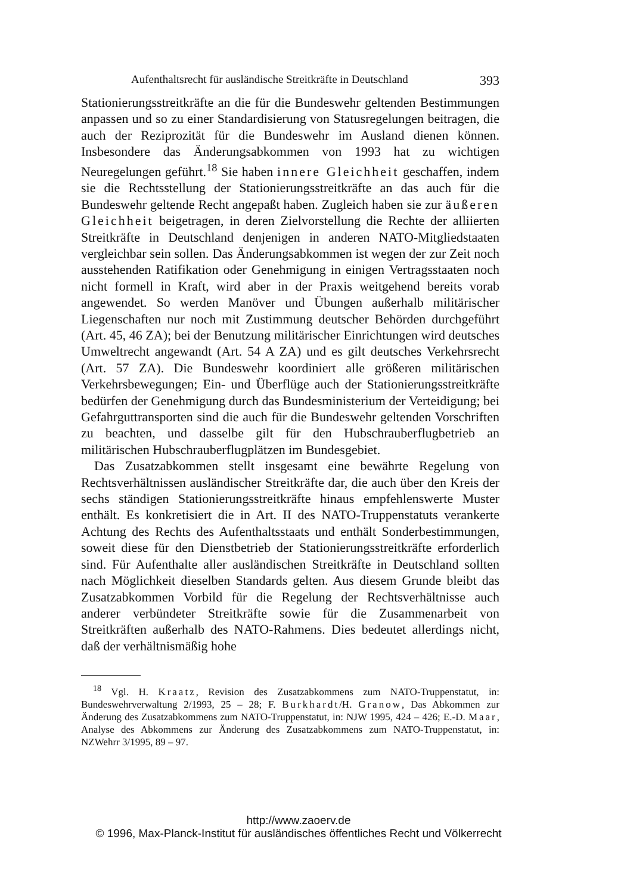Aufenthaltsrecht für ausländische Streitkräfte in Deutschland 393
Stationierungsstreitkräfte an die für die Bundeswehr geltenden Bestimmungen anpassen und so zu einer Standardisierung von Statusregelungen beitragen, die auch der Reziprozität für die Bundeswehr im Ausland dienen können. Insbesondere das Änderungsabkommen von 1993 hat zu wichtigen Neuregelungen geführt.<sup>18</sup> Sie haben innere Gleichheit geschaffen, indem sie die Rechtsstellung der Stationierungsstreitkräfte an das auch für die Bundeswehr geltende Recht angepaßt haben. Zugleich haben sie zur äußeren Gleichheit beigetragen, in deren Zielvorstellung die Rechte der alliierten Streitkräfte in Deutschland denjenigen in anderen NATO-Mitgliedstaaten vergleichbar sein sollen. Das Änderungsabkommen ist wegen der zur Zeit noch ausstehenden Ratifikation oder Genehmigung in einigen Vertragsstaaten noch nicht formell in Kraft, wird aber in der Praxis weitgehend bereits vorab angewendet. So werden Manöver und Übungen außerhalb militärischer Liegenschaften nur noch mit Zustimmung deutscher Behörden durchgeführt (Art. 45, 46 ZA); bei der Benutzung militärischer Einrichtungen wird deutsches Umweltrecht angewandt (Art. 54 A ZA) und es gilt deutsches Verkehrsrecht (Art. 57 ZA). Die Bundeswehr koordiniert alle größeren militärischen Verkehrsbewegungen; Ein- und Überflüge auch der Stationierungsstreitkräfte bedürfen der Genehmigung durch das Bundesministerium der Verteidigung; bei Gefahrguttransporten sind die auch für die Bundeswehr geltenden Vorschriften zu beachten, und dasselbe gilt für den Hubschrauberflugbetrieb an militärischen Hubschrauberflugplätzen im Bundesgebiet.
Das Zusatzabkommen stellt insgesamt eine bewährte Regelung von Rechtsverhältnissen ausländischer Streitkräfte dar, die auch über den Kreis der sechs ständigen Stationierungsstreitkräfte hinaus empfehlenswerte Muster enthält. Es konkretisiert die in Art. II des NATO-Truppenstatuts verankerte Achtung des Rechts des Aufenthaltsstaats und enthält Sonderbestimmungen, soweit diese für den Dienstbetrieb der Stationierungsstreitkräfte erforderlich sind. Für Aufenthalte aller ausländischen Streitkräfte in Deutschland sollten nach Möglichkeit dieselben Standards gelten. Aus diesem Grunde bleibt das Zusatzabkommen Vorbild für die Regelung der Rechtsverhältnisse auch anderer verbündeter Streitkräfte sowie für die Zusammenarbeit von Streitkräften außerhalb des NATO-Rahmens. Dies bedeutet allerdings nicht, daß der verhältnismäßig hohe
<sup>18</sup> Vgl. H. Kraatz, Revision des Zusatzabkommens zum NATO-Truppenstatut, in: Bundeswehrverwaltung 2/1993, 25 – 28; F. Burkhardt/H. Granow, Das Abkommen zur Änderung des Zusatzabkommens zum NATO-Truppenstatut, in: NJW 1995, 424 – 426; E.-D. Maar, Analyse des Abkommens zur Änderung des Zusatzabkommens zum NATO-Truppenstatut, in: NZWehrr 3/1995, 89 – 97.
http://www.zaoerv.de
© 1996, Max-Planck-Institut für ausländisches öffentliches Recht und Völkerrecht